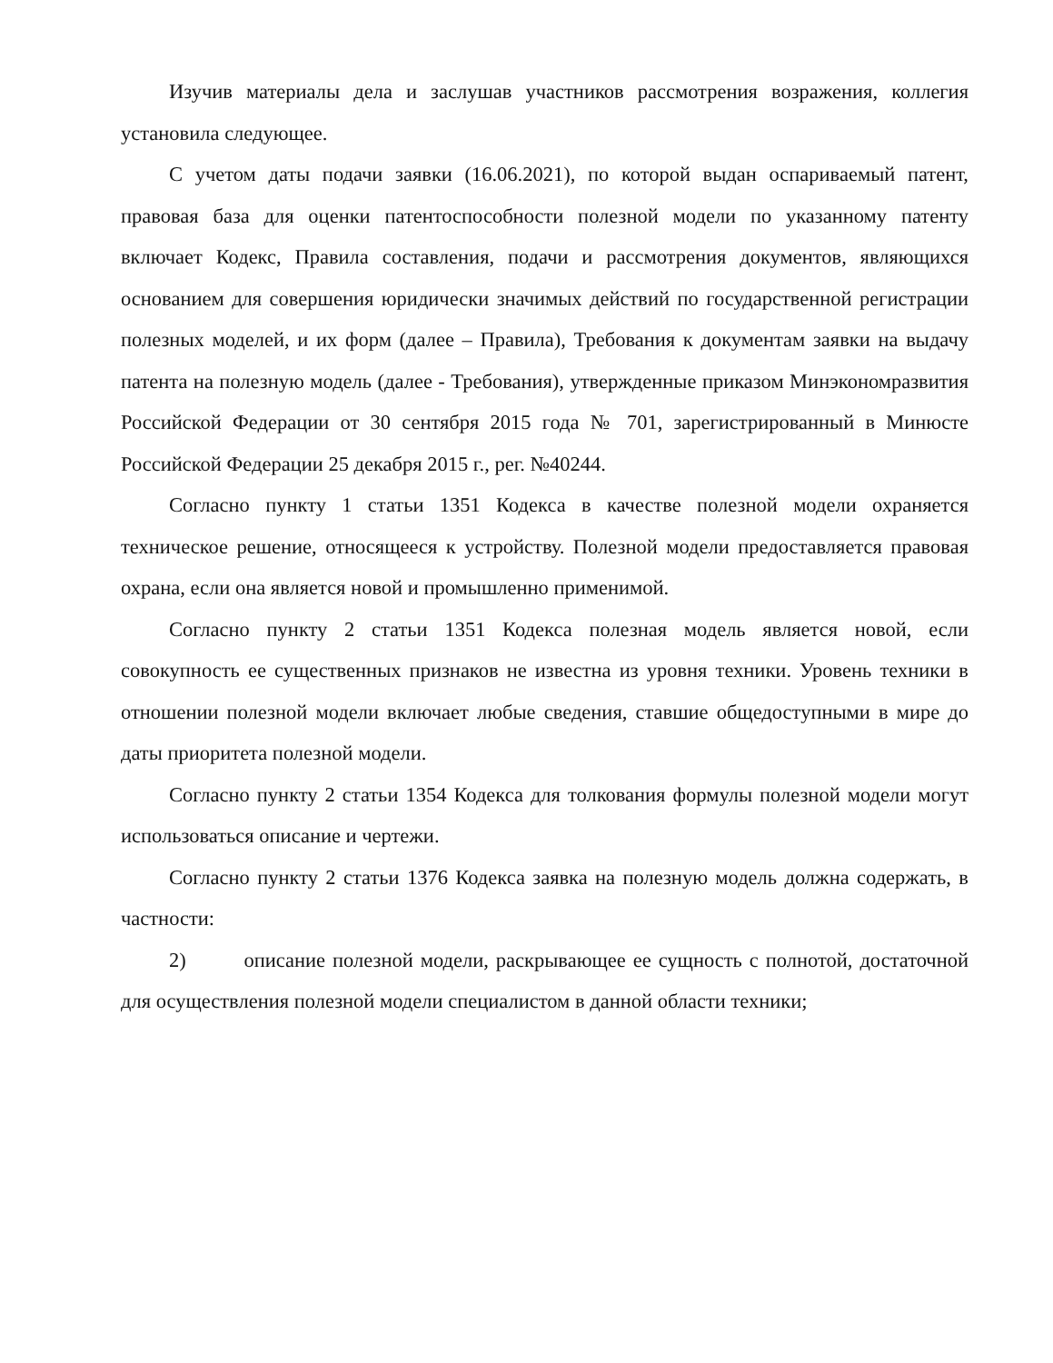Изучив материалы дела и заслушав участников рассмотрения возражения, коллегия установила следующее.
С учетом даты подачи заявки (16.06.2021), по которой выдан оспариваемый патент, правовая база для оценки патентоспособности полезной модели по указанному патенту включает Кодекс, Правила составления, подачи и рассмотрения документов, являющихся основанием для совершения юридически значимых действий по государственной регистрации полезных моделей, и их форм (далее – Правила), Требования к документам заявки на выдачу патента на полезную модель (далее - Требования), утвержденные приказом Минэкономразвития Российской Федерации от 30 сентября 2015 года № 701, зарегистрированный в Минюсте Российской Федерации 25 декабря 2015 г., рег. №40244.
Согласно пункту 1 статьи 1351 Кодекса в качестве полезной модели охраняется техническое решение, относящееся к устройству. Полезной модели предоставляется правовая охрана, если она является новой и промышленно применимой.
Согласно пункту 2 статьи 1351 Кодекса полезная модель является новой, если совокупность ее существенных признаков не известна из уровня техники. Уровень техники в отношении полезной модели включает любые сведения, ставшие общедоступными в мире до даты приоритета полезной модели.
Согласно пункту 2 статьи 1354 Кодекса для толкования формулы полезной модели могут использоваться описание и чертежи.
Согласно пункту 2 статьи 1376 Кодекса заявка на полезную модель должна содержать, в частности:
2) описание полезной модели, раскрывающее ее сущность с полнотой, достаточной для осуществления полезной модели специалистом в данной области техники;